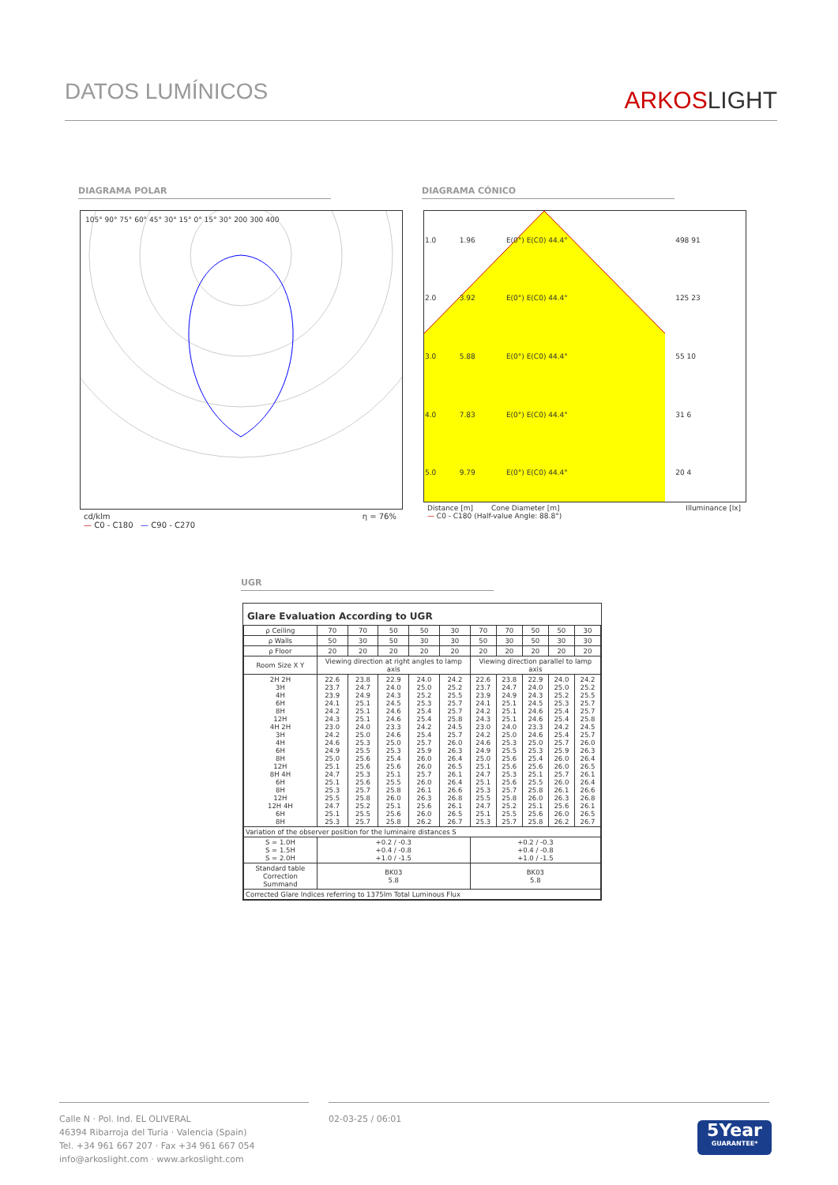DATOS LUMÍNICOS
ARKOSLIGHT
DIAGRAMA POLAR DIAGRAMA CÓNICO
105° 90° 75° 60° 45° 30° 15° 0° 15° 30° 200 300 400
cd/klm η = 76%
— C0 - C180 — C90 - C270
| 1.0 | 1.96 | E(0°) E(C0) 44.4° | 498 91 |
| 2.0 | 3.92 | E(0°) E(C0) 44.4° | 125 23 |
| 3.0 | 5.88 | E(0°) E(C0) 44.4° | 55 10 |
| 4.0 | 7.83 | E(0°) E(C0) 44.4° | 31 6 |
| 5.0 | 9.79 | E(0°) E(C0) 44.4° | 20 4 |
Distance [m] Cone Diameter [m] Illuminance [lx]
— C0 - C180 (Half-value Angle: 88.8°)
UGR
Glare Evaluation According to UGR
| ρ Ceiling | 70 | 70 | 50 | 50 | 30 | 70 | 70 | 50 | 50 | 30 |
| ρ Walls | 50 | 30 | 50 | 30 | 30 | 50 | 30 | 50 | 30 | 30 |
| ρ Floor | 20 | 20 | 20 | 20 | 20 | 20 | 20 | 20 | 20 | 20 |
| Room Size X Y | Viewing direction at right angles to lamp axis | | | | | Viewing direction parallel to lamp axis | | | | |
| 2H 2H 3H 4H 6H 8H 12H 4H 2H 3H 4H 6H 8H 12H 8H 4H 6H 8H 12H 12H 4H 6H 8H | 22.6 23.7 23.9 24.1 24.2 24.3 23.0 24.2 24.6 24.9 25.0 25.1 24.7 25.1 25.3 25.5 24.7 25.1 25.3 | 23.8 24.7 24.9 25.1 25.1 25.1 24.0 25.0 25.3 25.5 25.6 25.6 25.3 25.6 25.7 25.8 25.2 25.5 25.7 | 22.9 24.0 24.3 24.5 24.6 24.6 23.3 24.6 25.0 25.3 25.4 25.6 25.1 25.5 25.8 26.0 25.1 25.6 25.8 | 24.0 25.0 25.2 25.3 25.4 25.4 24.2 25.4 25.7 25.9 26.0 26.0 25.7 26.0 26.1 26.3 25.6 26.0 26.2 | 24.2 25.2 25.5 25.7 25.7 25.8 24.5 25.7 26.0 26.3 26.4 26.5 26.1 26.4 26.6 26.8 26.1 26.5 26.7 | 22.6 23.7 23.9 24.1 24.2 24.3 23.0 24.2 24.6 24.9 25.0 25.1 24.7 25.1 25.3 25.5 24.7 25.1 25.3 | 23.8 24.7 24.9 25.1 25.1 25.1 24.0 25.0 25.3 25.5 25.6 25.6 25.3 25.6 25.7 25.8 25.2 25.5 25.7 | 22.9 24.0 24.3 24.5 24.6 24.6 23.3 24.6 25.0 25.3 25.4 25.6 25.1 25.5 25.8 26.0 25.1 25.6 25.8 | 24.0 25.0 25.2 25.3 25.4 25.4 24.2 25.4 25.7 25.9 26.0 26.0 25.7 26.0 26.1 26.3 25.6 26.0 26.2 | 24.2 25.2 25.5 25.7 25.7 25.8 24.5 25.7 26.0 26.3 26.4 26.5 26.1 26.4 26.6 26.8 26.1 26.5 26.7 |
| Variation of the observer position for the luminaire distances S | | | | | | | | | | |
| S = 1.0H S = 1.5H S = 2.0H | +0.2 / -0.3 +0.4 / -0.8 +1.0 / -1.5 | | | | | +0.2 / -0.3 +0.4 / -0.8 +1.0 / -1.5 | | | | |
| Standard table Correction Summand | BK03 5.8 | | | | | BK03 5.8 | | | | |
| Corrected Glare Indices referring to 1375lm Total Luminous Flux | | | | | | | | | | |
Calle N · Pol. Ind. EL OLIVERAL
46394 Ribarroja del Turia · Valencia (Spain)
Tel. +34 961 667 207 · Fax +34 961 667 054
info@arkoslight.com · www.arkoslight.com
02-03-25 / 06:01
5Year
GUARANTEE*